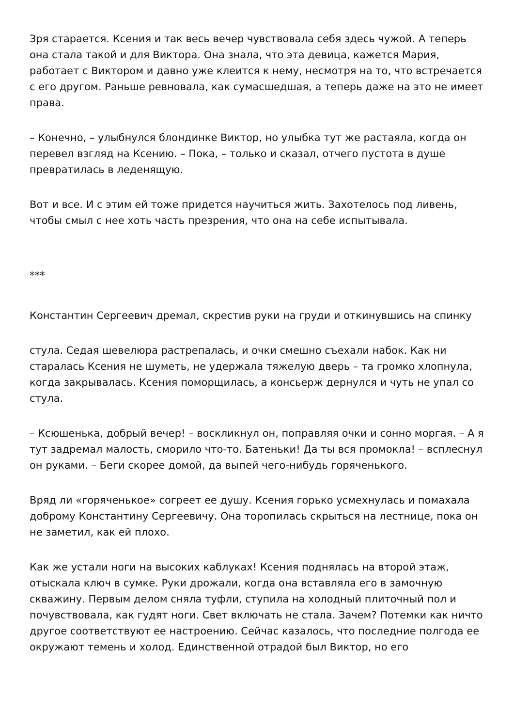Зря старается. Ксения и так весь вечер чувствовала себя здесь чужой. А теперь она стала такой и для Виктора. Она знала, что эта девица, кажется Мария, работает с Виктором и давно уже клеится к нему, несмотря на то, что встречается с его другом. Раньше ревновала, как сумасшедшая, а теперь даже на это не имеет права.
– Конечно, – улыбнулся блондинке Виктор, но улыбка тут же растаяла, когда он перевел взгляд на Ксению. – Пока, – только и сказал, отчего пустота в душе превратилась в леденящую.
Вот и все. И с этим ей тоже придется научиться жить. Захотелось под ливень, чтобы смыл с нее хоть часть презрения, что она на себе испытывала.
***
Константин Сергеевич дремал, скрестив руки на груди и откинувшись на спинку
стула. Седая шевелюра растрепалась, и очки смешно съехали набок. Как ни старалась Ксения не шуметь, не удержала тяжелую дверь – та громко хлопнула, когда закрывалась. Ксения поморщилась, а консьерж дернулся и чуть не упал со стула.
– Ксюшенька, добрый вечер! – воскликнул он, поправляя очки и сонно моргая. – А я тут задремал малость, сморило что-то. Батеньки! Да ты вся промокла! – всплеснул он руками. – Беги скорее домой, да выпей чего-нибудь горяченького.
Вряд ли «горяченькое» согреет ее душу. Ксения горько усмехнулась и помахала доброму Константину Сергеевичу. Она торопилась скрыться на лестнице, пока он не заметил, как ей плохо.
Как же устали ноги на высоких каблуках! Ксения поднялась на второй этаж, отыскала ключ в сумке. Руки дрожали, когда она вставляла его в замочную скважину. Первым делом сняла туфли, ступила на холодный плиточный пол и почувствовала, как гудят ноги. Свет включать не стала. Зачем? Потемки как ничто другое соответствуют ее настроению. Сейчас казалось, что последние полгода ее окружают темень и холод. Единственной отрадой был Виктор, но его